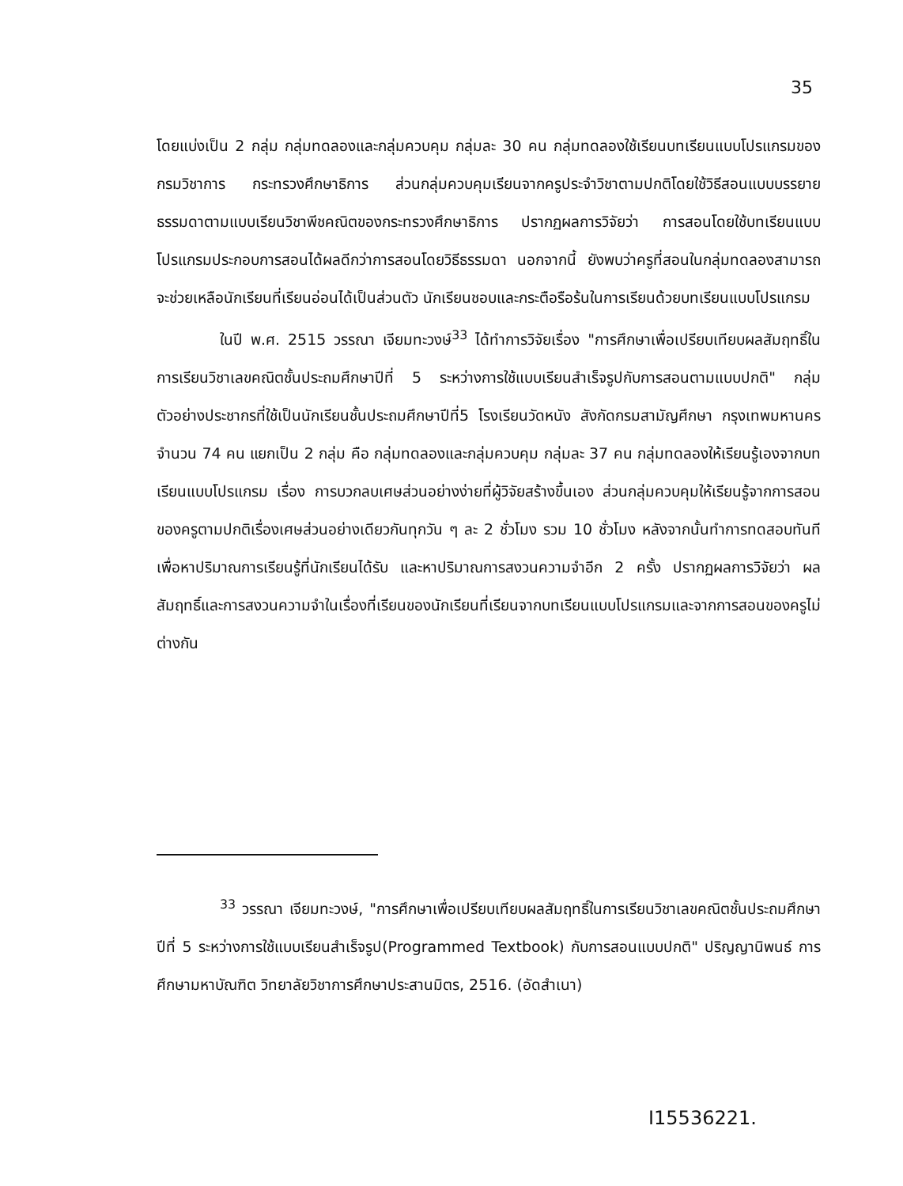35
โดยแบ่งเป็น 2 กลุ่ม กลุ่มทดลองและกลุ่มควบคุม กลุ่มละ 30 คน กลุ่มทดลองใช้เรียนบทเรียนแบบโปรแกรมของกรมวิชาการ กระทรวงศึกษาธิการ ส่วนกลุ่มควบคุมเรียนจากครูประจำวิชาตามปกติโดยใช้วิธีสอนแบบบรรยายธรรมดาตามแบบเรียนวิชาพีชคณิตของกระทรวงศึกษาธิการ ปรากฏผลการวิจัยว่า การสอนโดยใช้บทเรียนแบบโปรแกรมประกอบการสอนได้ผลดีกว่าการสอนโดยวิธีธรรมดา นอกจากนี้ ยังพบว่าครูที่สอนในกลุ่มทดลองสามารถจะช่วยเหลือนักเรียนที่เรียนอ่อนได้เป็นส่วนตัว นักเรียนชอบและกระตือรือร้นในการเรียนด้วยบทเรียนแบบโปรแกรม
ในปี พ.ศ. 2515 วรรณา เจียมทะวงษ์<sup>33</sup> ได้ทำการวิจัยเรื่อง "การศึกษาเพื่อเปรียบเทียบผลสัมฤทธิ์ในการเรียนวิชาเลขคณิตชั้นประถมศึกษาปีที่ 5 ระหว่างการใช้แบบเรียนสำเร็จรูปกับการสอนตามแบบปกติ" กลุ่มตัวอย่างประชากรที่ใช้เป็นนักเรียนชั้นประถมศึกษาปีที่5 โรงเรียนวัดหนัง สังกัดกรมสามัญศึกษา กรุงเทพมหานคร จำนวน 74 คน แยกเป็น 2 กลุ่ม คือ กลุ่มทดลองและกลุ่มควบคุม กลุ่มละ 37 คน กลุ่มทดลองให้เรียนรู้เองจากบทเรียนแบบโปรแกรม เรื่อง การบวกลบเศษส่วนอย่างง่ายที่ผู้วิจัยสร้างขึ้นเอง ส่วนกลุ่มควบคุมให้เรียนรู้จากการสอนของครูตามปกติเรื่องเศษส่วนอย่างเดียวกันทุกวัน ๆ ละ 2 ชั่วโมง รวม 10 ชั่วโมง หลังจากนั้นทำการทดสอบทันทีเพื่อหาปริมาณการเรียนรู้ที่นักเรียนได้รับ และหาปริมาณการสงวนความจำอีก 2 ครั้ง ปรากฏผลการวิจัยว่า ผลสัมฤทธิ์และการสงวนความจำในเรื่องที่เรียนของนักเรียนที่เรียนจากบทเรียนแบบโปรแกรมและจากการสอนของครูไม่ต่างกัน
<sup>33</sup> วรรณา เจียมทะวงษ์, "การศึกษาเพื่อเปรียบเทียบผลสัมฤทธิ์ในการเรียนวิชาเลขคณิตชั้นประถมศึกษาปีที่ 5 ระหว่างการใช้แบบเรียนสำเร็จรูป(Programmed Textbook) กับการสอนแบบปกติ" ปริญญานิพนธ์ การศึกษามหาบัณฑิต วิทยาลัยวิชาการศึกษาประสานมิตร, 2516. (อัดสำเนา)
I15536221.